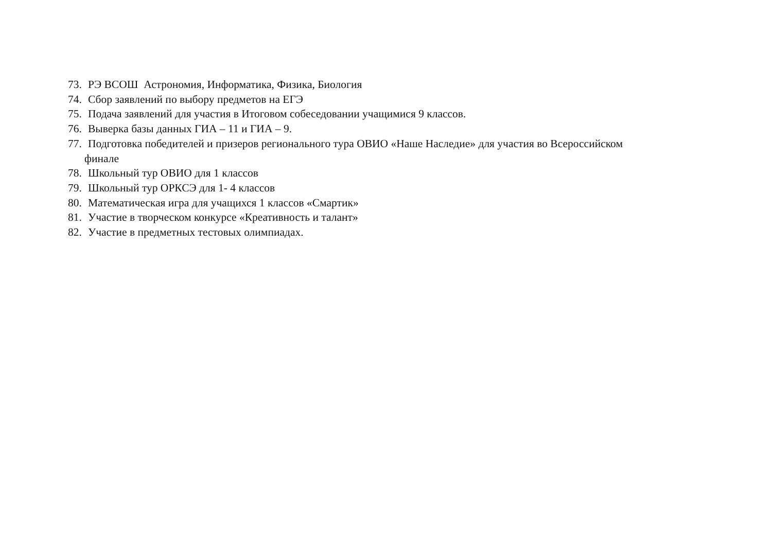73. РЭ ВСОШ Астрономия, Информатика, Физика, Биология
74. Сбор заявлений по выбору предметов на ЕГЭ
75. Подача заявлений для участия в Итоговом собеседовании учащимися 9 классов.
76. Выверка базы данных ГИА – 11 и ГИА – 9.
77. Подготовка победителей и призеров регионального тура ОВИО «Наше Наследие» для участия во Всероссийском
финале
78. Школьный тур ОВИО для 1 классов
79. Школьный тур ОРКСЭ для 1- 4 классов
80. Математическая игра для учащихся 1 классов «Смартик»
81. Участие в творческом конкурсе «Креативность и талант»
82. Участие в предметных тестовых олимпиадах.